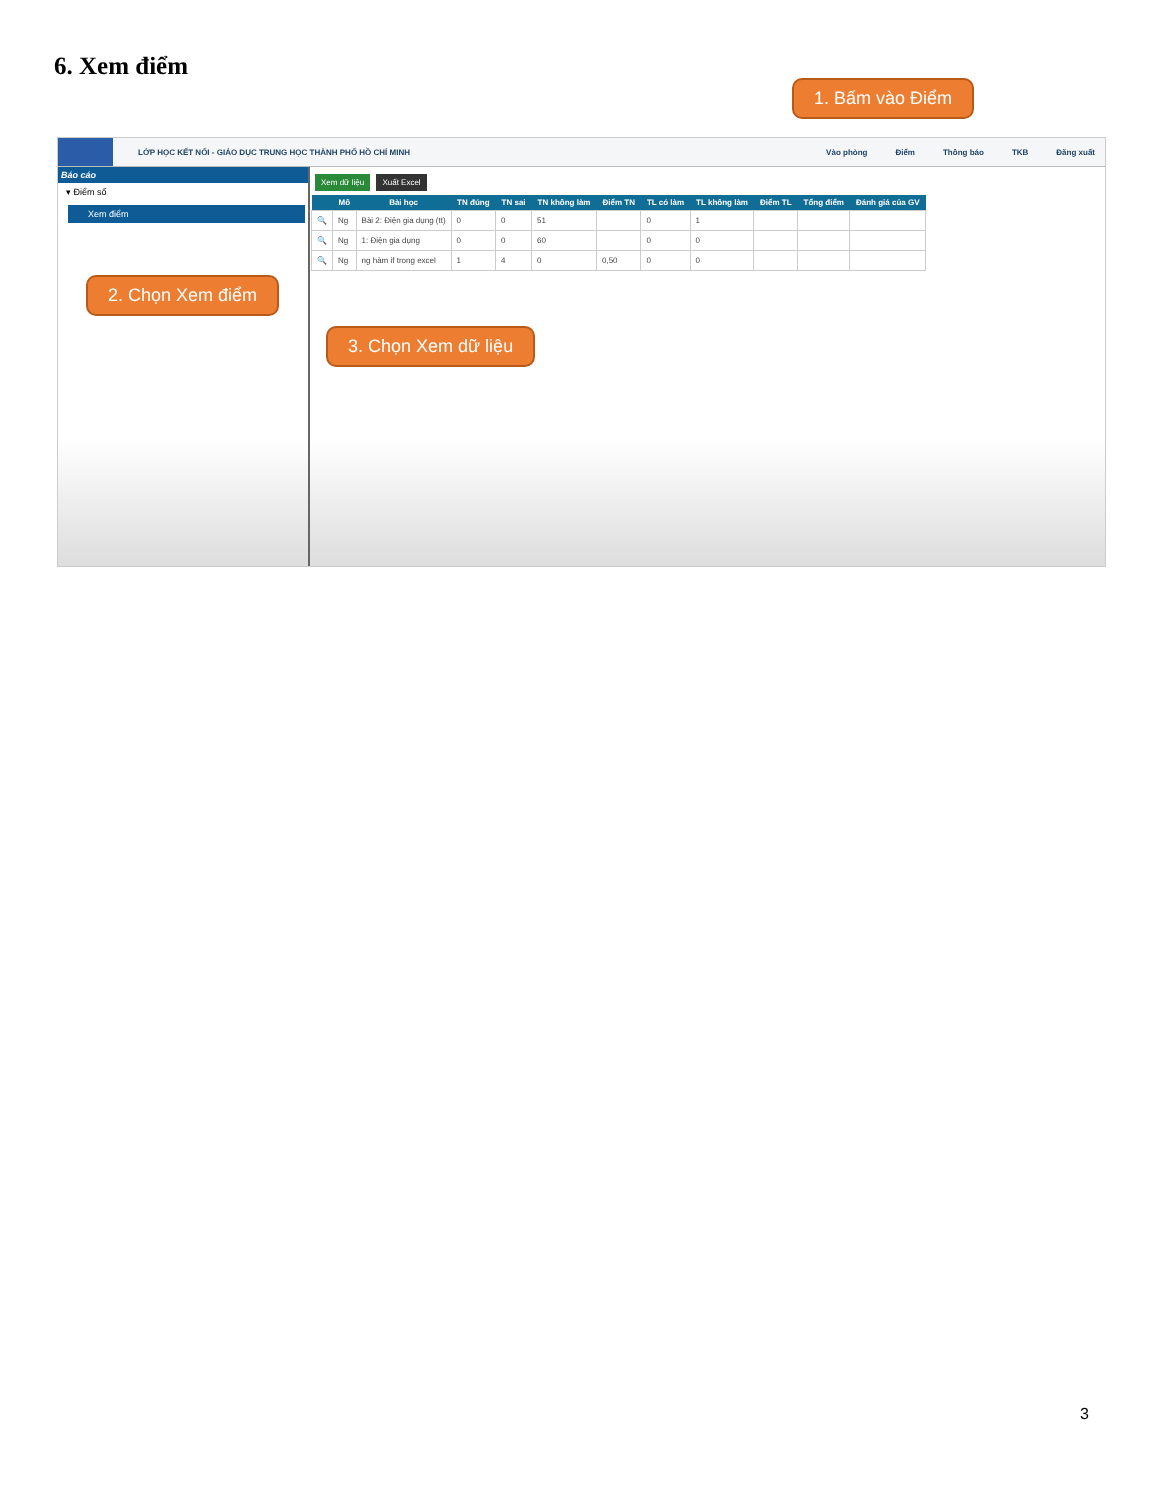6. Xem điểm
LỚP HỌC KẾT NỐI - GIÁO DỤC TRUNG HỌC THÀNH PHỐ HỒ CHÍ MINH Vào phòng Điểm Thông báo TKB Đăng xuất
Báo cáo
▾ Điểm số
Xem điểm
Xem dữ liệu Xuất Excel
| | Mô | Bài học | TN đúng | TN sai | TN không làm | Điểm TN | TL có làm | TL không làm | Điểm TL | Tổng điểm | Đánh giá của GV |
| --- | --- | --- | --- | --- | --- | --- | --- | --- | --- | --- | --- |
| 🔍 | Ng | Bài 2: Điện gia dụng (tt) | 0 | 0 | 51 | | 0 | 1 | | | |
| 🔍 | Ng | 1: Điện gia dụng | 0 | 0 | 60 | | 0 | 0 | | | |
| 🔍 | Ng | ng hàm if trong excel | 1 | 4 | 0 | 0,50 | 0 | 0 | | | |
1. Bấm vào Điểm
2. Chọn Xem điểm
3. Chọn Xem dữ liệu
3